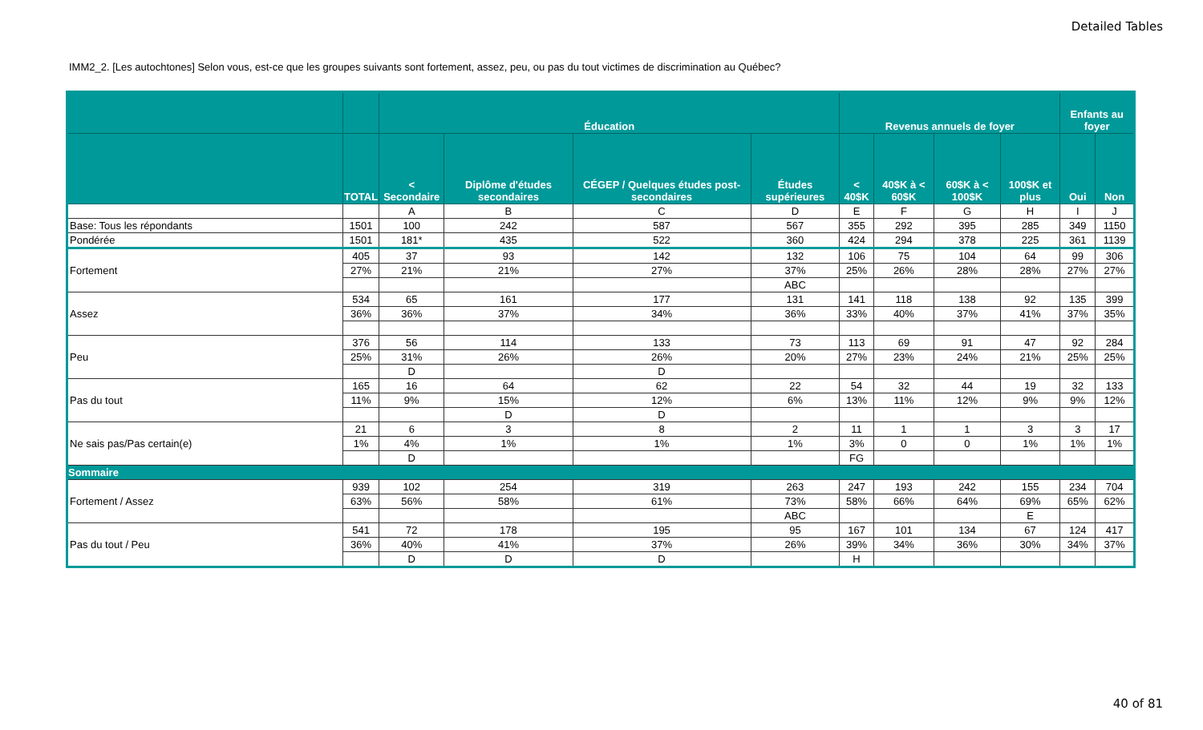Detailed Tables
IMM2_2. [Les autochtones] Selon vous, est-ce que les groupes suivants sont fortement, assez, peu, ou pas du tout victimes de discrimination au Québec?
| | | Éducation | | | | Revenus annuels de foyer | | | | Enfants au foyer | |
| --- | --- | --- | --- | --- | --- | --- | --- | --- | --- | --- | --- |
| | TOTAL | < Secondaire | Diplôme d'études secondaires | CÉGEP / Quelques études post-secondaires | Études supérieures | < 40$K | 40$K à < 60$K | 60$K à < 100$K | 100$K et plus | Oui | Non |
| | | A | B | C | D | E | F | G | H | I | J |
| Base: Tous les répondants | 1501 | 100 | 242 | 587 | 567 | 355 | 292 | 395 | 285 | 349 | 1150 |
| Pondérée | 1501 | 181* | 435 | 522 | 360 | 424 | 294 | 378 | 225 | 361 | 1139 |
| Fortement | 405 | 37 | 93 | 142 | 132 | 106 | 75 | 104 | 64 | 99 | 306 |
| | 27% | 21% | 21% | 27% | 37% | 25% | 26% | 28% | 28% | 27% | 27% |
| | | | | | ABC | | | | | | |
| Assez | 534 | 65 | 161 | 177 | 131 | 141 | 118 | 138 | 92 | 135 | 399 |
| | 36% | 36% | 37% | 34% | 36% | 33% | 40% | 37% | 41% | 37% | 35% |
| Peu | 376 | 56 | 114 | 133 | 73 | 113 | 69 | 91 | 47 | 92 | 284 |
| | 25% | 31% | 26% | 26% | 20% | 27% | 23% | 24% | 21% | 25% | 25% |
| | | D | | D | | | | | | | |
| Pas du tout | 165 | 16 | 64 | 62 | 22 | 54 | 32 | 44 | 19 | 32 | 133 |
| | 11% | 9% | 15% | 12% | 6% | 13% | 11% | 12% | 9% | 9% | 12% |
| | | | D | D | | | | | | | |
| Ne sais pas/Pas certain(e) | 21 | 6 | 3 | 8 | 2 | 11 | 1 | 1 | 3 | 3 | 17 |
| | 1% | 4% | 1% | 1% | 1% | 3% | 0 | 0 | 1% | 1% | 1% |
| | | D | | | | FG | | | | | |
| Sommaire | | | | | | | | | | | |
| Fortement / Assez | 939 | 102 | 254 | 319 | 263 | 247 | 193 | 242 | 155 | 234 | 704 |
| | 63% | 56% | 58% | 61% | 73% | 58% | 66% | 64% | 69% | 65% | 62% |
| | | | | | ABC | | | | E | | |
| Pas du tout / Peu | 541 | 72 | 178 | 195 | 95 | 167 | 101 | 134 | 67 | 124 | 417 |
| | 36% | 40% | 41% | 37% | 26% | 39% | 34% | 36% | 30% | 34% | 37% |
| | | D | D | D | | H | | | | | |
40 of 81